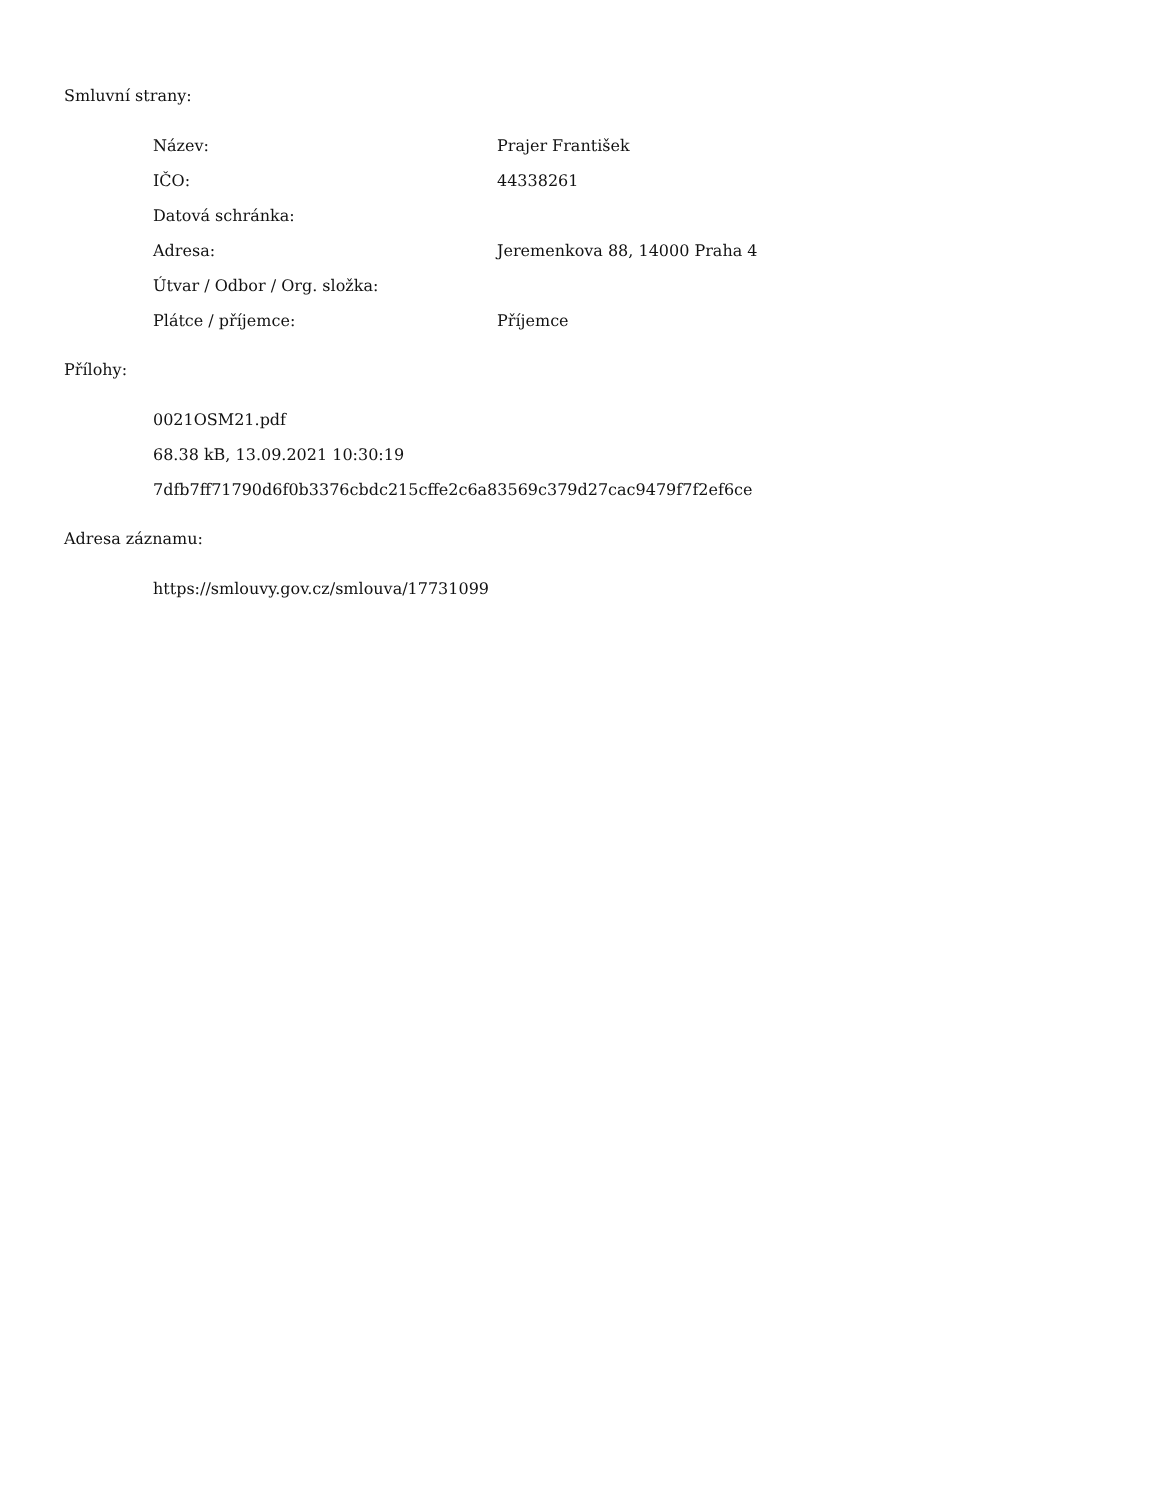Smluvní strany:
| Název: | Prajer František |
| IČO: | 44338261 |
| Datová schránka: | |
| Adresa: | Jeremenkova 88, 14000 Praha 4 |
| Útvar / Odbor / Org. složka: | |
| Plátce / příjemce: | Příjemce |
Přílohy:
0021OSM21.pdf
68.38 kB, 13.09.2021 10:30:19
7dfb7ff71790d6f0b3376cbdc215cffe2c6a83569c379d27cac9479f7f2ef6ce
Adresa záznamu:
https://smlouvy.gov.cz/smlouva/17731099